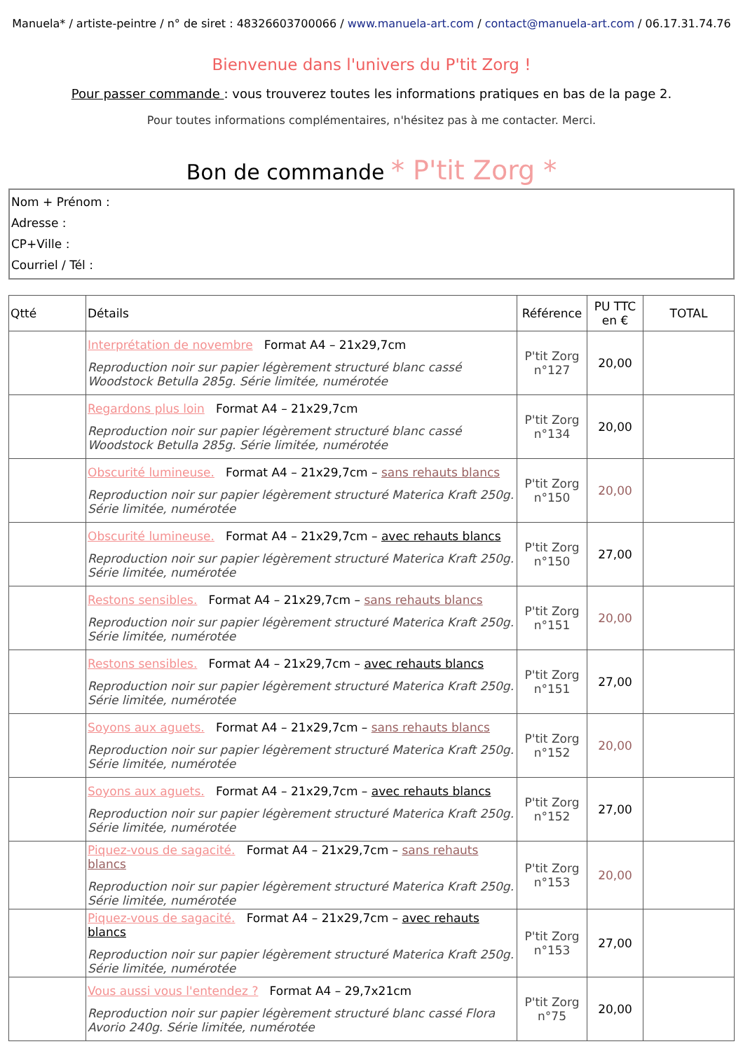Manuela* / artiste-peintre / n° de siret : 48326603700066 / www.manuela-art.com / contact@manuela-art.com / 06.17.31.74.76
Bienvenue dans l'univers du P'tit Zorg !
Pour passer commande : vous trouverez toutes les informations pratiques en bas de la page 2.
Pour toutes informations complémentaires, n'hésitez pas à me contacter. Merci.
Bon de commande * P'tit Zorg *
Nom + Prénom :
Adresse :
CP+Ville :
Courriel / Tél :
| Qtté | Détails | Référence | PU TTC en € | TOTAL |
| --- | --- | --- | --- | --- |
| | Interprétation de novembre Format A4 – 21x29,7cm Reproduction noir sur papier légèrement structuré blanc cassé Woodstock Betulla 285g. Série limitée, numérotée | P'tit Zorg n°127 | 20,00 | |
| | Regardons plus loin Format A4 – 21x29,7cm Reproduction noir sur papier légèrement structuré blanc cassé Woodstock Betulla 285g. Série limitée, numérotée | P'tit Zorg n°134 | 20,00 | |
| | Obscurité lumineuse. Format A4 – 21x29,7cm – sans rehauts blancs Reproduction noir sur papier légèrement structuré Materica Kraft 250g. Série limitée, numérotée | P'tit Zorg n°150 | 20,00 | |
| | Obscurité lumineuse. Format A4 – 21x29,7cm – avec rehauts blancs Reproduction noir sur papier légèrement structuré Materica Kraft 250g. Série limitée, numérotée | P'tit Zorg n°150 | 27,00 | |
| | Restons sensibles. Format A4 – 21x29,7cm – sans rehauts blancs Reproduction noir sur papier légèrement structuré Materica Kraft 250g. Série limitée, numérotée | P'tit Zorg n°151 | 20,00 | |
| | Restons sensibles. Format A4 – 21x29,7cm – avec rehauts blancs Reproduction noir sur papier légèrement structuré Materica Kraft 250g. Série limitée, numérotée | P'tit Zorg n°151 | 27,00 | |
| | Soyons aux aguets. Format A4 – 21x29,7cm – sans rehauts blancs Reproduction noir sur papier légèrement structuré Materica Kraft 250g. Série limitée, numérotée | P'tit Zorg n°152 | 20,00 | |
| | Soyons aux aguets. Format A4 – 21x29,7cm – avec rehauts blancs Reproduction noir sur papier légèrement structuré Materica Kraft 250g. Série limitée, numérotée | P'tit Zorg n°152 | 27,00 | |
| | Piquez-vous de sagacité. Format A4 – 21x29,7cm – sans rehauts blancs Reproduction noir sur papier légèrement structuré Materica Kraft 250g. Série limitée, numérotée | P'tit Zorg n°153 | 20,00 | |
| | Piquez-vous de sagacité. Format A4 – 21x29,7cm – avec rehauts blancs Reproduction noir sur papier légèrement structuré Materica Kraft 250g. Série limitée, numérotée | P'tit Zorg n°153 | 27,00 | |
| | Vous aussi vous l'entendez ? Format A4 – 29,7x21cm Reproduction noir sur papier légèrement structuré blanc cassé Flora Avorio 240g. Série limitée, numérotée | P'tit Zorg n°75 | 20,00 | |